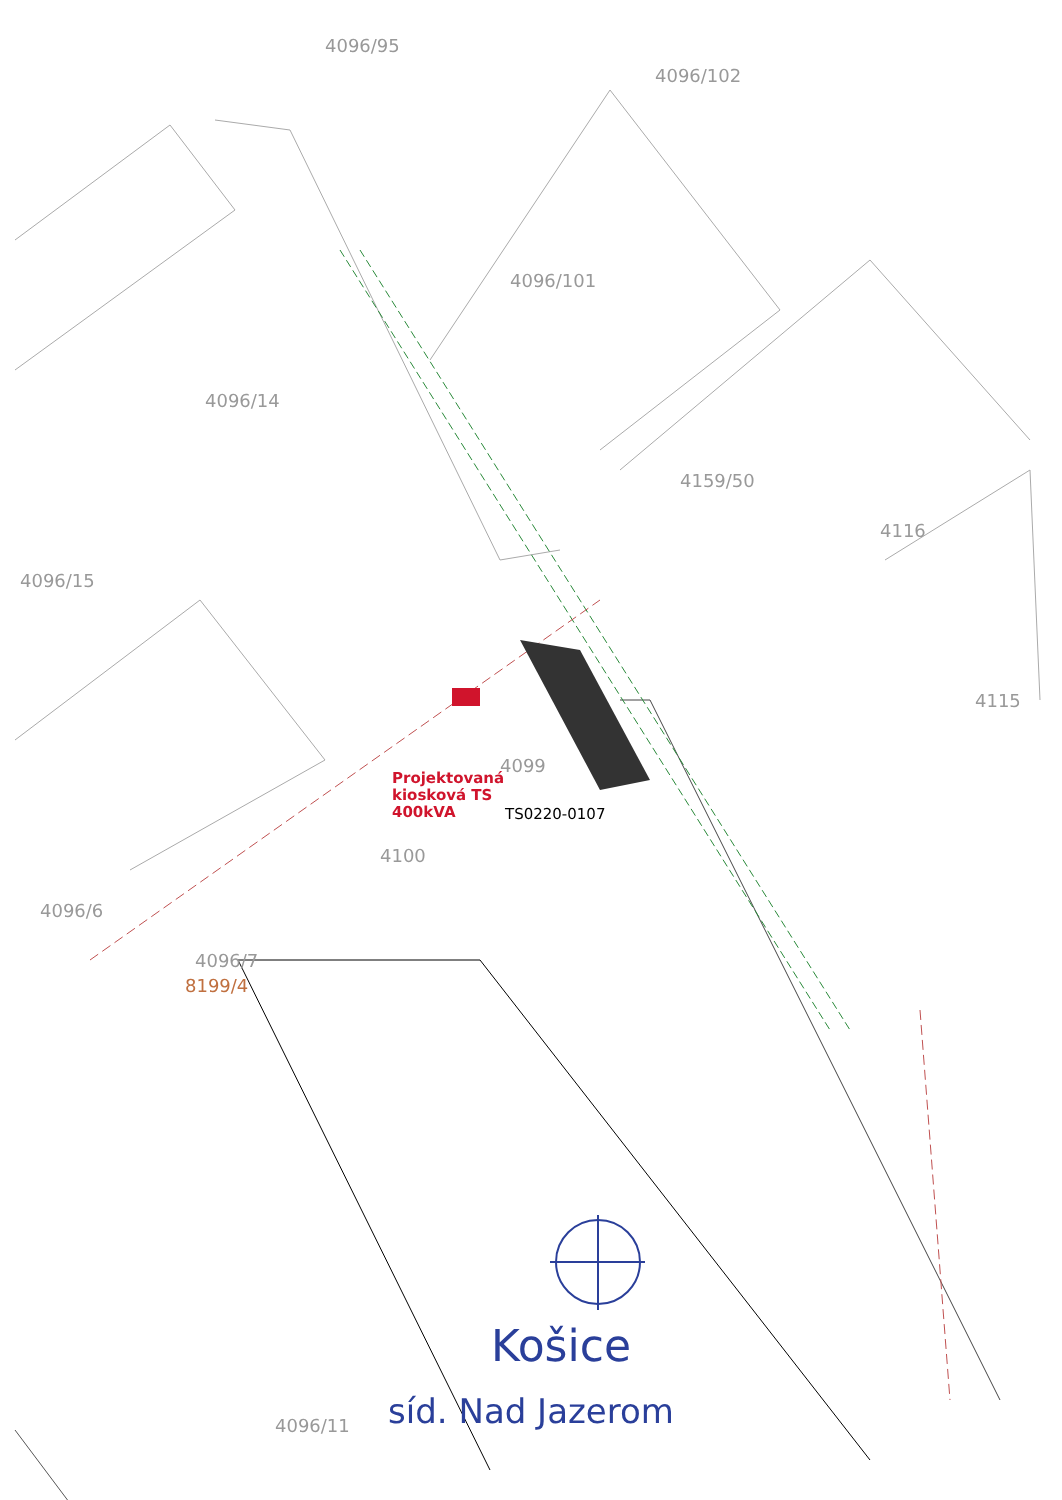4096/95
4096/102
4096/101
4096/14
4096/15
4159/50
4116
4115
4096/6
4096/7
8199/4
4100
4099
4096/11
Projektovaná
kiosková TS
400kVA
TS0220-0107
Košice
síd. Nad Jazerom